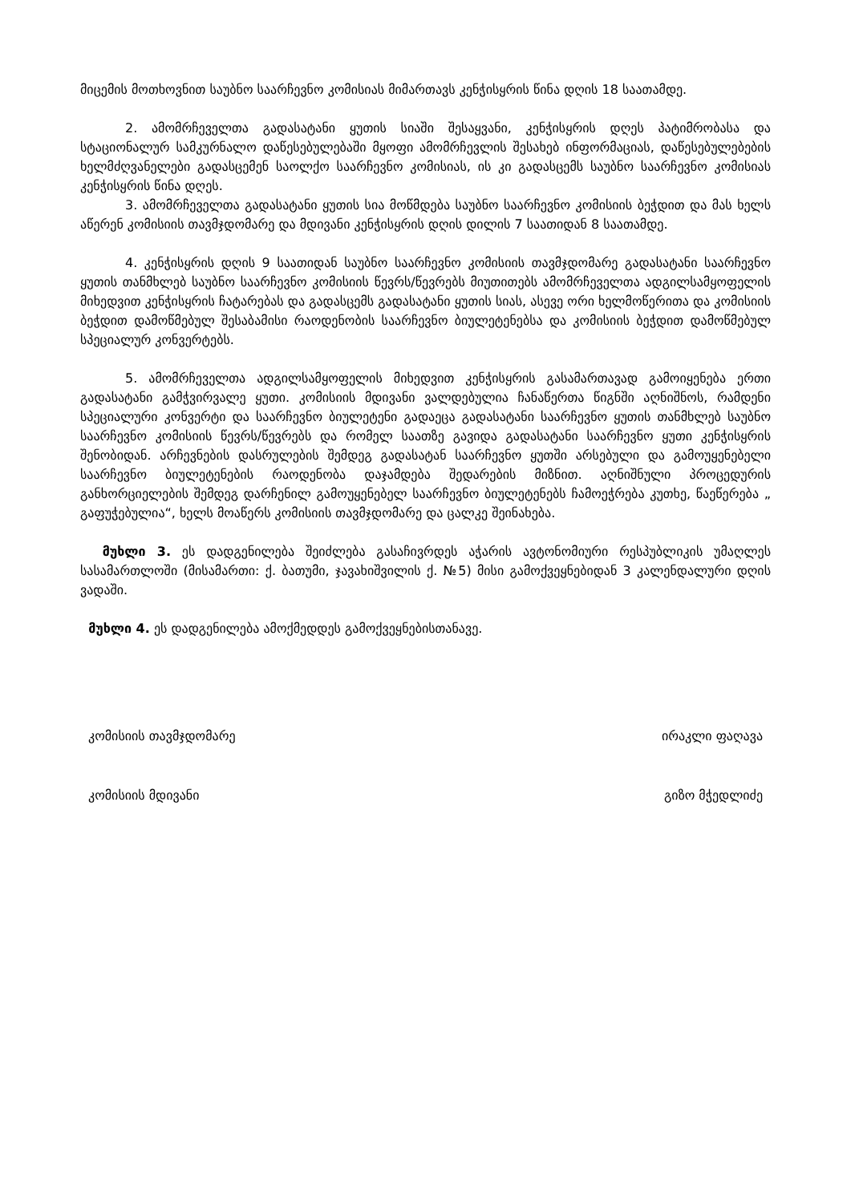მიცემის მოთხოვნით საუბნო საარჩევნო კომისიას მიმართავს კენჭისყრის წინა დღის 18 საათამდე.
2. ამომრჩეველთა გადასატანი ყუთის სიაში შესაყვანი, კენჭისყრის დღეს პატიმრობასა და სტაციონალურ სამკურნალო დაწესებულებაში მყოფი ამომრჩევლის შესახებ ინფორმაციას, დაწესებულებების ხელმძღვანელები გადასცემენ საოლქო საარჩევნო კომისიას, ის კი გადასცემს საუბნო საარჩევნო კომისიას კენჭისყრის წინა დღეს.
3. ამომრჩეველთა გადასატანი ყუთის სია მოწმდება საუბნო საარჩევნო კომისიის ბეჭდით და მას ხელს აწერენ კომისიის თავმჯდომარე და მდივანი კენჭისყრის დღის დილის 7 საათიდან 8 საათამდე.
4. კენჭისყრის დღის 9 საათიდან საუბნო საარჩევნო კომისიის თავმჯდომარე გადასატანი საარჩევნო ყუთის თანმხლებ საუბნო საარჩევნო კომისიის წევრს/წევრებს მიუთითებს ამომრჩეველთა ადგილსამყოფელის მიხედვით კენჭისყრის ჩატარებას და გადასცემს გადასატანი ყუთის სიას, ასევე ორი ხელმოწერითა და კომისიის ბეჭდით დამოწმებულ შესაბამისი რაოდენობის საარჩევნო ბიულეტენებსა და კომისიის ბეჭდით დამოწმებულ სპეციალურ კონვერტებს.
5. ამომრჩეველთა ადგილსამყოფელის მიხედვით კენჭისყრის გასამართავად გამოიყენება ერთი გადასატანი გამჭვირვალე ყუთი. კომისიის მდივანი ვალდებულია ჩანაწერთა წიგნში აღნიშნოს, რამდენი სპეციალური კონვერტი და საარჩევნო ბიულეტენი გადაეცა გადასატანი საარჩევნო ყუთის თანმხლებ საუბნო საარჩევნო კომისიის წევრს/წევრებს და რომელ საათზე გავიდა გადასატანი საარჩევნო ყუთი კენჭისყრის შენობიდან. არჩევნების დასრულების შემდეგ გადასატან საარჩევნო ყუთში არსებული და გამოუყენებელი საარჩევნო ბიულეტენების რაოდენობა დაჯამდება შედარების მიზნით. აღნიშნული პროცედურის განხორციელების შემდეგ დარჩენილ გამოუყენებელ საარჩევნო ბიულეტენებს ჩამოეჭრება კუთხე, წაეწერება „ გაფუჭებულია“, ხელს მოაწერს კომისიის თავმჯდომარე და ცალკე შეინახება.
მუხლი 3. ეს დადგენილება შეიძლება გასაჩივრდეს აჭარის ავტონომიური რესპუბლიკის უმაღლეს სასამართლოში (მისამართი: ქ. ბათუმი, ჯავახიშვილის ქ. №5) მისი გამოქვეყნებიდან 3 კალენდალური დღის ვადაში.
მუხლი 4. ეს დადგენილება ამოქმედდეს გამოქვეყნებისთანავე.
კომისიის თავმჯდომარე ირაკლი ფაღავა
კომისიის მდივანი გიზო მჭედლიძე